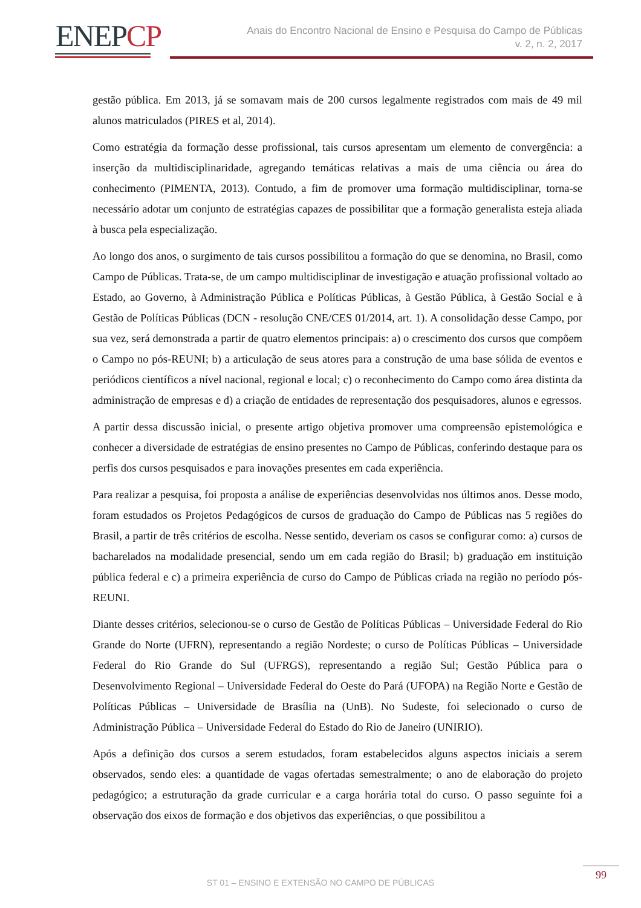ENEPCP
Anais do Encontro Nacional de Ensino e Pesquisa do Campo de Públicas
v. 2, n. 2, 2017
gestão pública. Em 2013, já se somavam mais de 200 cursos legalmente registrados com mais de 49 mil alunos matriculados (PIRES et al, 2014).
Como estratégia da formação desse profissional, tais cursos apresentam um elemento de convergência: a inserção da multidisciplinaridade, agregando temáticas relativas a mais de uma ciência ou área do conhecimento (PIMENTA, 2013). Contudo, a fim de promover uma formação multidisciplinar, torna-se necessário adotar um conjunto de estratégias capazes de possibilitar que a formação generalista esteja aliada à busca pela especialização.
Ao longo dos anos, o surgimento de tais cursos possibilitou a formação do que se denomina, no Brasil, como Campo de Públicas. Trata-se, de um campo multidisciplinar de investigação e atuação profissional voltado ao Estado, ao Governo, à Administração Pública e Políticas Públicas, à Gestão Pública, à Gestão Social e à Gestão de Políticas Públicas (DCN - resolução CNE/CES 01/2014, art. 1). A consolidação desse Campo, por sua vez, será demonstrada a partir de quatro elementos principais: a) o crescimento dos cursos que compõem o Campo no pós-REUNI; b) a articulação de seus atores para a construção de uma base sólida de eventos e periódicos científicos a nível nacional, regional e local; c) o reconhecimento do Campo como área distinta da administração de empresas e d) a criação de entidades de representação dos pesquisadores, alunos e egressos.
A partir dessa discussão inicial, o presente artigo objetiva promover uma compreensão epistemológica e conhecer a diversidade de estratégias de ensino presentes no Campo de Públicas, conferindo destaque para os perfis dos cursos pesquisados e para inovações presentes em cada experiência.
Para realizar a pesquisa, foi proposta a análise de experiências desenvolvidas nos últimos anos. Desse modo, foram estudados os Projetos Pedagógicos de cursos de graduação do Campo de Públicas nas 5 regiões do Brasil, a partir de três critérios de escolha. Nesse sentido, deveriam os casos se configurar como: a) cursos de bacharelados na modalidade presencial, sendo um em cada região do Brasil; b) graduação em instituição pública federal e c) a primeira experiência de curso do Campo de Públicas criada na região no período pós-REUNI.
Diante desses critérios, selecionou-se o curso de Gestão de Políticas Públicas – Universidade Federal do Rio Grande do Norte (UFRN), representando a região Nordeste; o curso de Políticas Públicas – Universidade Federal do Rio Grande do Sul (UFRGS), representando a região Sul; Gestão Pública para o Desenvolvimento Regional – Universidade Federal do Oeste do Pará (UFOPA) na Região Norte e Gestão de Políticas Públicas – Universidade de Brasília na (UnB). No Sudeste, foi selecionado o curso de Administração Pública – Universidade Federal do Estado do Rio de Janeiro (UNIRIO).
Após a definição dos cursos a serem estudados, foram estabelecidos alguns aspectos iniciais a serem observados, sendo eles: a quantidade de vagas ofertadas semestralmente; o ano de elaboração do projeto pedagógico; a estruturação da grade curricular e a carga horária total do curso. O passo seguinte foi a observação dos eixos de formação e dos objetivos das experiências, o que possibilitou a
99
ST 01 – ENSINO E EXTENSÃO NO CAMPO DE PÚBLICAS